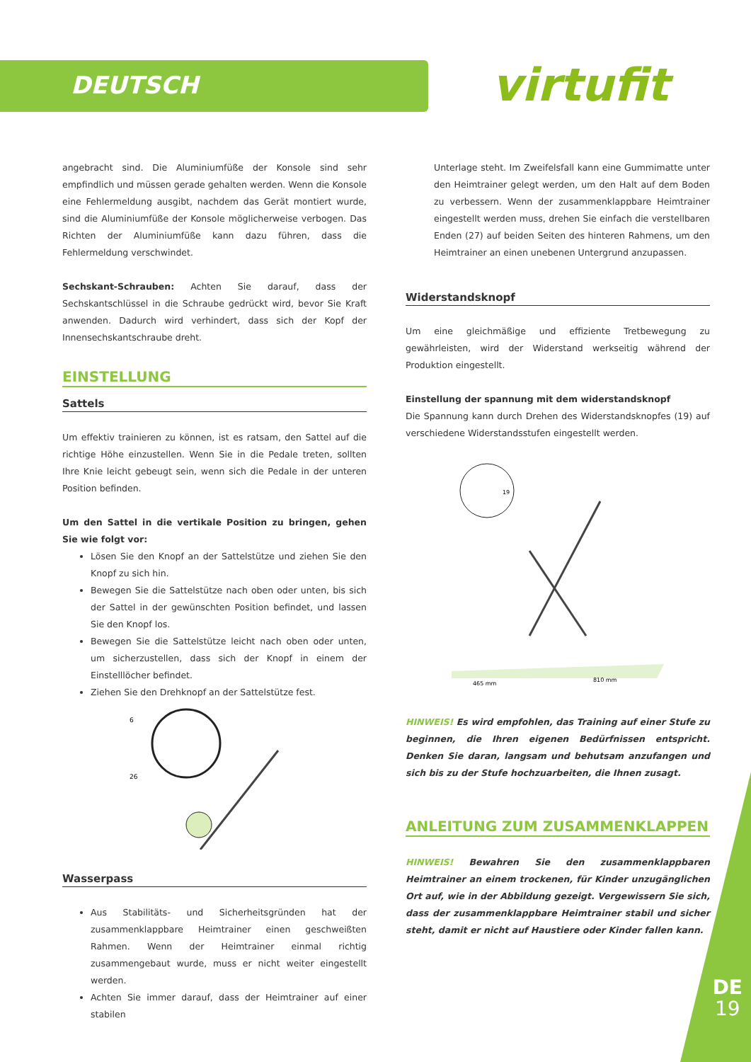DEUTSCH virtufit
angebracht sind. Die Aluminiumfüße der Konsole sind sehr empfindlich und müssen gerade gehalten werden. Wenn die Konsole eine Fehlermeldung ausgibt, nachdem das Gerät montiert wurde, sind die Aluminiumfüße der Konsole möglicherweise verbogen. Das Richten der Aluminiumfüße kann dazu führen, dass die Fehlermeldung verschwindet.
Sechskant-Schrauben: Achten Sie darauf, dass der Sechskantschlüssel in die Schraube gedrückt wird, bevor Sie Kraft anwenden. Dadurch wird verhindert, dass sich der Kopf der Innensechskantschraube dreht.
EINSTELLUNG
Sattels
Um effektiv trainieren zu können, ist es ratsam, den Sattel auf die richtige Höhe einzustellen. Wenn Sie in die Pedale treten, sollten Ihre Knie leicht gebeugt sein, wenn sich die Pedale in der unteren Position befinden.
Um den Sattel in die vertikale Position zu bringen, gehen Sie wie folgt vor:
Lösen Sie den Knopf an der Sattelstütze und ziehen Sie den Knopf zu sich hin.
Bewegen Sie die Sattelstütze nach oben oder unten, bis sich der Sattel in der gewünschten Position befindet, und lassen Sie den Knopf los.
Bewegen Sie die Sattelstütze leicht nach oben oder unten, um sicherzustellen, dass sich der Knopf in einem der Einstelllöcher befindet.
Ziehen Sie den Drehknopf an der Sattelstütze fest.
6
26
Wasserpass
Aus Stabilitäts- und Sicherheitsgründen hat der zusammenklappbare Heimtrainer einen geschweißten Rahmen. Wenn der Heimtrainer einmal richtig zusammengebaut wurde, muss er nicht weiter eingestellt werden.
Achten Sie immer darauf, dass der Heimtrainer auf einer stabilen
Unterlage steht. Im Zweifelsfall kann eine Gummimatte unter den Heimtrainer gelegt werden, um den Halt auf dem Boden zu verbessern. Wenn der zusammenklappbare Heimtrainer eingestellt werden muss, drehen Sie einfach die verstellbaren Enden (27) auf beiden Seiten des hinteren Rahmens, um den Heimtrainer an einen unebenen Untergrund anzupassen.
Widerstandsknopf
Um eine gleichmäßige und effiziente Tretbewegung zu gewährleisten, wird der Widerstand werkseitig während der Produktion eingestellt.
Einstellung der spannung mit dem widerstandsknopf
Die Spannung kann durch Drehen des Widerstandsknopfes (19) auf verschiedene Widerstandsstufen eingestellt werden.
19
465 mm
810 mm
HINWEIS! Es wird empfohlen, das Training auf einer Stufe zu beginnen, die Ihren eigenen Bedürfnissen entspricht. Denken Sie daran, langsam und behutsam anzufangen und sich bis zu der Stufe hochzuarbeiten, die Ihnen zusagt.
ANLEITUNG ZUM ZUSAMMENKLAPPEN
HINWEIS! Bewahren Sie den zusammenklappbaren Heimtrainer an einem trockenen, für Kinder unzugänglichen Ort auf, wie in der Abbildung gezeigt. Vergewissern Sie sich, dass der zusammenklappbare Heimtrainer stabil und sicher steht, damit er nicht auf Haustiere oder Kinder fallen kann.
DE
19